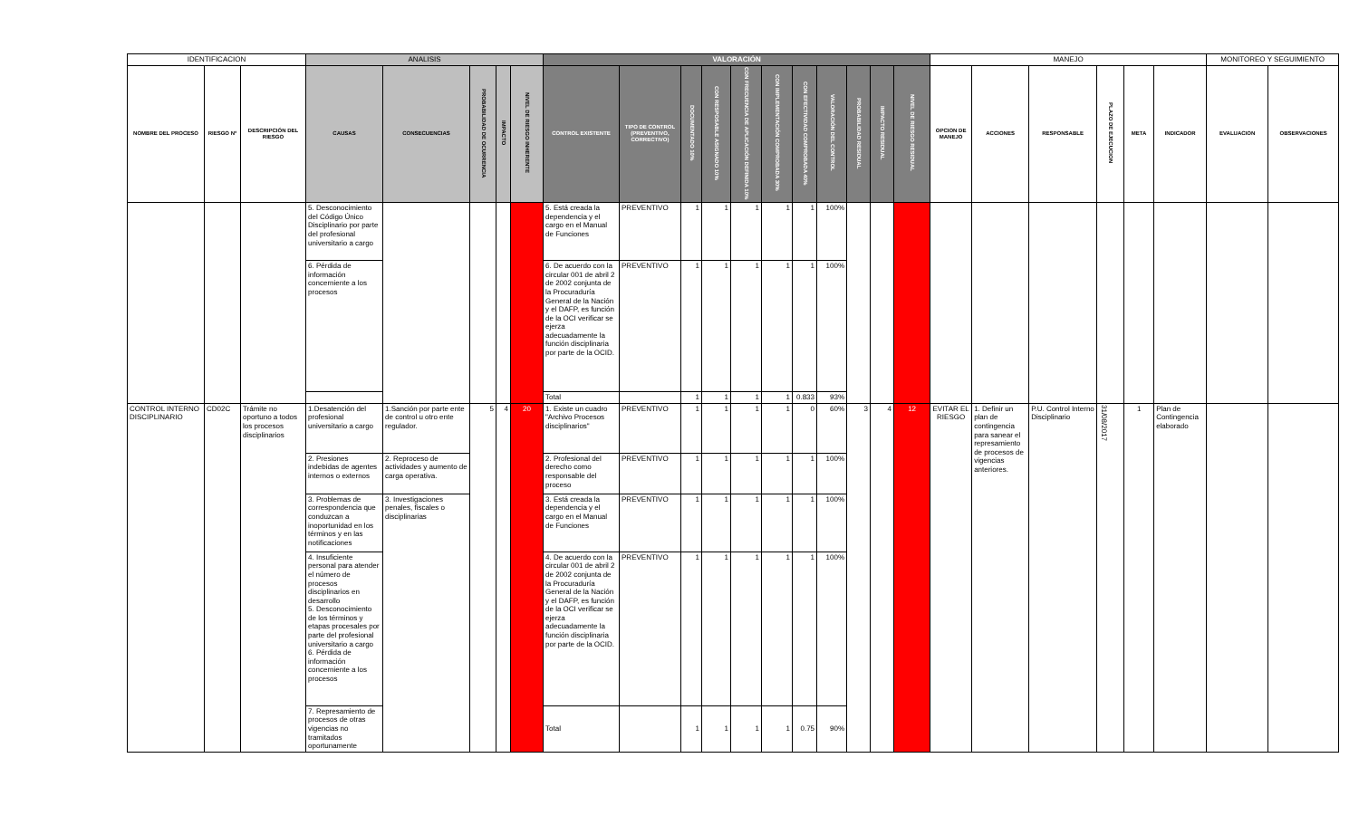| IDENTIFICACION | | | ANALISIS | | | | | VALORACIÓN | | | | | | | | | | | MANEJO | | | | | | MONITOREO Y SEGUIMIENTO | |
| --- | --- | --- | --- | --- | --- | --- | --- | --- | --- | --- | --- | --- | --- | --- | --- | --- | --- | --- | --- | --- | --- | --- | --- | --- | --- | --- |
| NOMBRE DEL PROCESO | RIESGO N° | DESCRIPCIÓN DEL RIESGO | CAUSAS | CONSECUENCIAS | PROBABILIDAD DE OCURRENCIA | IMPACTO | NIVEL DE RIESGO INHERENTE | CONTROL EXISTENTE | TIPO DE CONTROL (PREVENTIVO, CORRECTIVO) | DOCUMENTADO 10% | CON RESPOSABLE ASIGNADO 10% | CON FRECUENCIA DE APLICACIÓN DEFINIDA 10% | CON IMPLEMENTACIÓN COMPROBADA 30% | CON EFECTIVIDAD COMPROBADA 40% | VALORACIÓN DEL CONTROL | PROBABILIDAD RESIDUAL | IMPACTO RESIDUAL | NIVEL DE RIESGO RESIDUAL | OPCION DE MANEJO | ACCIONES | RESPONSABLE | PLAZO DE EJECUCION | META | INDICADOR | EVALUACION | OBSERVACIONES |
| | | | 5. Desconocimiento del Código Único Disciplinario por parte del profesional universitario a cargo | | | | | 5. Está creada la dependencia y el cargo en el Manual de Funciones | PREVENTIVO | 1 | 1 | 1 | 1 | 1 | 100% | | | | | | | | | | | |
| | | | 6. Pérdida de información concerniente a los procesos | | | | | 6. De acuerdo con la circular 001 de abril 2 de 2002 conjunta de la Procuraduría General de la Nación y el DAFP, es función de la OCI verificar se ejerza adecuadamente la función disciplinaria por parte de la OCID. | PREVENTIVO | 1 | 1 | 1 | 1 | 1 | 100% | | | | | | | | | | | |
| | | | | | | | | Total | | 1 | 1 | 1 | 1 | 0.833 | 93% | | | | | | | | | | | |
| CONTROL INTERNO DISCIPLINARIO | CD02C | Trámite no oportuno a todos los procesos disciplinarios | 1.Desatención del profesional universitario a cargo | 1.Sanción por parte ente de control u otro ente regulador. | 5 | 4 | 20 | 1. Existe un cuadro "Archivo Procesos disciplinarios" | PREVENTIVO | 1 | 1 | 1 | 1 | 0 | 60% | 3 | 4 | 12 | EVITAR EL RIESGO | 1. Definir un plan de contingencia para sanear el represamiento de procesos de vigencias anteriores. | P.U. Control Interno Disciplinario | 31/08/2017 | 1 | Plan de Contingencia elaborado | | |
| | | | 2. Presiones indebidas de agentes internos o externos | 2. Reproceso de actividades y aumento de carga operativa. | | | | 2. Profesional del derecho como responsable del proceso | PREVENTIVO | 1 | 1 | 1 | 1 | 1 | 100% | | | | | | | | | | | |
| | | | 3. Problemas de correspondencia que conduzcan a inoportunidad en los términos y en las notificaciones | 3. Investigaciones penales, fiscales o disciplinarias | | | | 3. Está creada la dependencia y el cargo en el Manual de Funciones | PREVENTIVO | 1 | 1 | 1 | 1 | 1 | 100% | | | | | | | | | | | |
| | | | 4. Insuficiente personal para atender el número de procesos disciplinarios en desarrollo 5. Desconocimiento de los términos y etapas procesales por parte del profesional universitario a cargo 6. Pérdida de información concerniente a los procesos | | | | | 4. De acuerdo con la circular 001 de abril 2 de 2002 conjunta de la Procuraduría General de la Nación y el DAFP, es función de la OCI verificar se ejerza adecuadamente la función disciplinaria por parte de la OCID. | PREVENTIVO | 1 | 1 | 1 | 1 | 1 | 100% | | | | | | | | | | | |
| | | | 7. Represamiento de procesos de otras vigencias no tramitados oportunamente | | | | | Total | | 1 | 1 | 1 | 1 | 0.75 | 90% | | | | | | | | | | | |